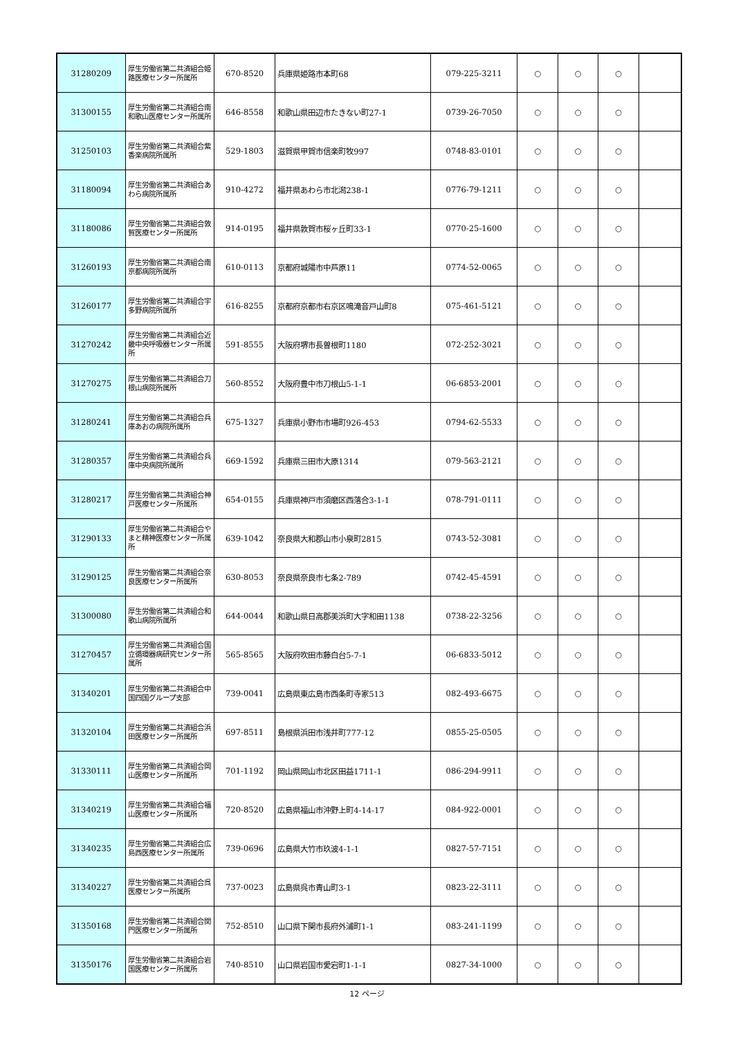| 31280209 | 厚生労働省第二共済組合姫路医療センター所属所 | 670-8520 | 兵庫県姫路市本町68 | 079-225-3211 | ○ | ○ | ○ | |
| 31300155 | 厚生労働省第二共済組合南和歌山医療センター所属所 | 646-8558 | 和歌山県田辺市たきない町27-1 | 0739-26-7050 | ○ | ○ | ○ | |
| 31250103 | 厚生労働省第二共済組合紫香楽病院所属所 | 529-1803 | 滋賀県甲賀市信楽町牧997 | 0748-83-0101 | ○ | ○ | ○ | |
| 31180094 | 厚生労働省第二共済組合あわら病院所属所 | 910-4272 | 福井県あわら市北潟238-1 | 0776-79-1211 | ○ | ○ | ○ | |
| 31180086 | 厚生労働省第二共済組合敦賀医療センター所属所 | 914-0195 | 福井県敦賀市桜ヶ丘町33-1 | 0770-25-1600 | ○ | ○ | ○ | |
| 31260193 | 厚生労働省第二共済組合南京都病院所属所 | 610-0113 | 京都府城陽市中芦原11 | 0774-52-0065 | ○ | ○ | ○ | |
| 31260177 | 厚生労働省第二共済組合宇多野病院所属所 | 616-8255 | 京都府京都市右京区鳴滝音戸山町8 | 075-461-5121 | ○ | ○ | ○ | |
| 31270242 | 厚生労働省第二共済組合近畿中央呼吸器センター所属所 | 591-8555 | 大阪府堺市長曽根町1180 | 072-252-3021 | ○ | ○ | ○ | |
| 31270275 | 厚生労働省第二共済組合刀根山病院所属所 | 560-8552 | 大阪府豊中市刀根山5-1-1 | 06-6853-2001 | ○ | ○ | ○ | |
| 31280241 | 厚生労働省第二共済組合兵庫あおの病院所属所 | 675-1327 | 兵庫県小野市市場町926-453 | 0794-62-5533 | ○ | ○ | ○ | |
| 31280357 | 厚生労働省第二共済組合兵庫中央病院所属所 | 669-1592 | 兵庫県三田市大原1314 | 079-563-2121 | ○ | ○ | ○ | |
| 31280217 | 厚生労働省第二共済組合神戸医療センター所属所 | 654-0155 | 兵庫県神戸市須磨区西落合3-1-1 | 078-791-0111 | ○ | ○ | ○ | |
| 31290133 | 厚生労働省第二共済組合やまと精神医療センター所属所 | 639-1042 | 奈良県大和郡山市小泉町2815 | 0743-52-3081 | ○ | ○ | ○ | |
| 31290125 | 厚生労働省第二共済組合奈良医療センター所属所 | 630-8053 | 奈良県奈良市七条2-789 | 0742-45-4591 | ○ | ○ | ○ | |
| 31300080 | 厚生労働省第二共済組合和歌山病院所属所 | 644-0044 | 和歌山県日高郡美浜町大字和田1138 | 0738-22-3256 | ○ | ○ | ○ | |
| 31270457 | 厚生労働省第二共済組合国立循環器病研究センター所属所 | 565-8565 | 大阪府吹田市藤白台5-7-1 | 06-6833-5012 | ○ | ○ | ○ | |
| 31340201 | 厚生労働省第二共済組合中国四国グループ支部 | 739-0041 | 広島県東広島市西条町寺家513 | 082-493-6675 | ○ | ○ | ○ | |
| 31320104 | 厚生労働省第二共済組合浜田医療センター所属所 | 697-8511 | 島根県浜田市浅井町777-12 | 0855-25-0505 | ○ | ○ | ○ | |
| 31330111 | 厚生労働省第二共済組合岡山医療センター所属所 | 701-1192 | 岡山県岡山市北区田益1711-1 | 086-294-9911 | ○ | ○ | ○ | |
| 31340219 | 厚生労働省第二共済組合福山医療センター所属所 | 720-8520 | 広島県福山市沖野上町4-14-17 | 084-922-0001 | ○ | ○ | ○ | |
| 31340235 | 厚生労働省第二共済組合広島西医療センター所属所 | 739-0696 | 広島県大竹市玖波4-1-1 | 0827-57-7151 | ○ | ○ | ○ | |
| 31340227 | 厚生労働省第二共済組合呉医療センター所属所 | 737-0023 | 広島県呉市青山町3-1 | 0823-22-3111 | ○ | ○ | ○ | |
| 31350168 | 厚生労働省第二共済組合関門医療センター所属所 | 752-8510 | 山口県下関市長府外浦町1-1 | 083-241-1199 | ○ | ○ | ○ | |
| 31350176 | 厚生労働省第二共済組合岩国医療センター所属所 | 740-8510 | 山口県岩国市愛宕町1-1-1 | 0827-34-1000 | ○ | ○ | ○ | |
12 ページ